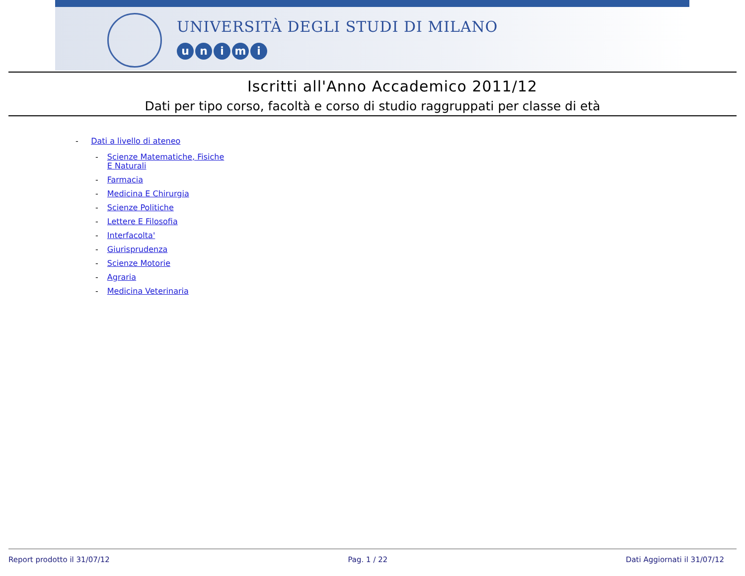UNIVERSITÀ DEGLI STUDI DI MILANO
unimi
Iscritti all'Anno Accademico 2011/12
Dati per tipo corso, facoltà e corso di studio raggruppati per classe di età
- Dati a livello di ateneo
- Scienze Matematiche, Fisiche E Naturali
- Farmacia
- Medicina E Chirurgia
- Scienze Politiche
- Lettere E Filosofia
- Interfacolta'
- Giurisprudenza
- Scienze Motorie
- Agraria
- Medicina Veterinaria
Report prodotto il 31/07/12 Pag. 1 / 22 Dati Aggiornati il 31/07/12